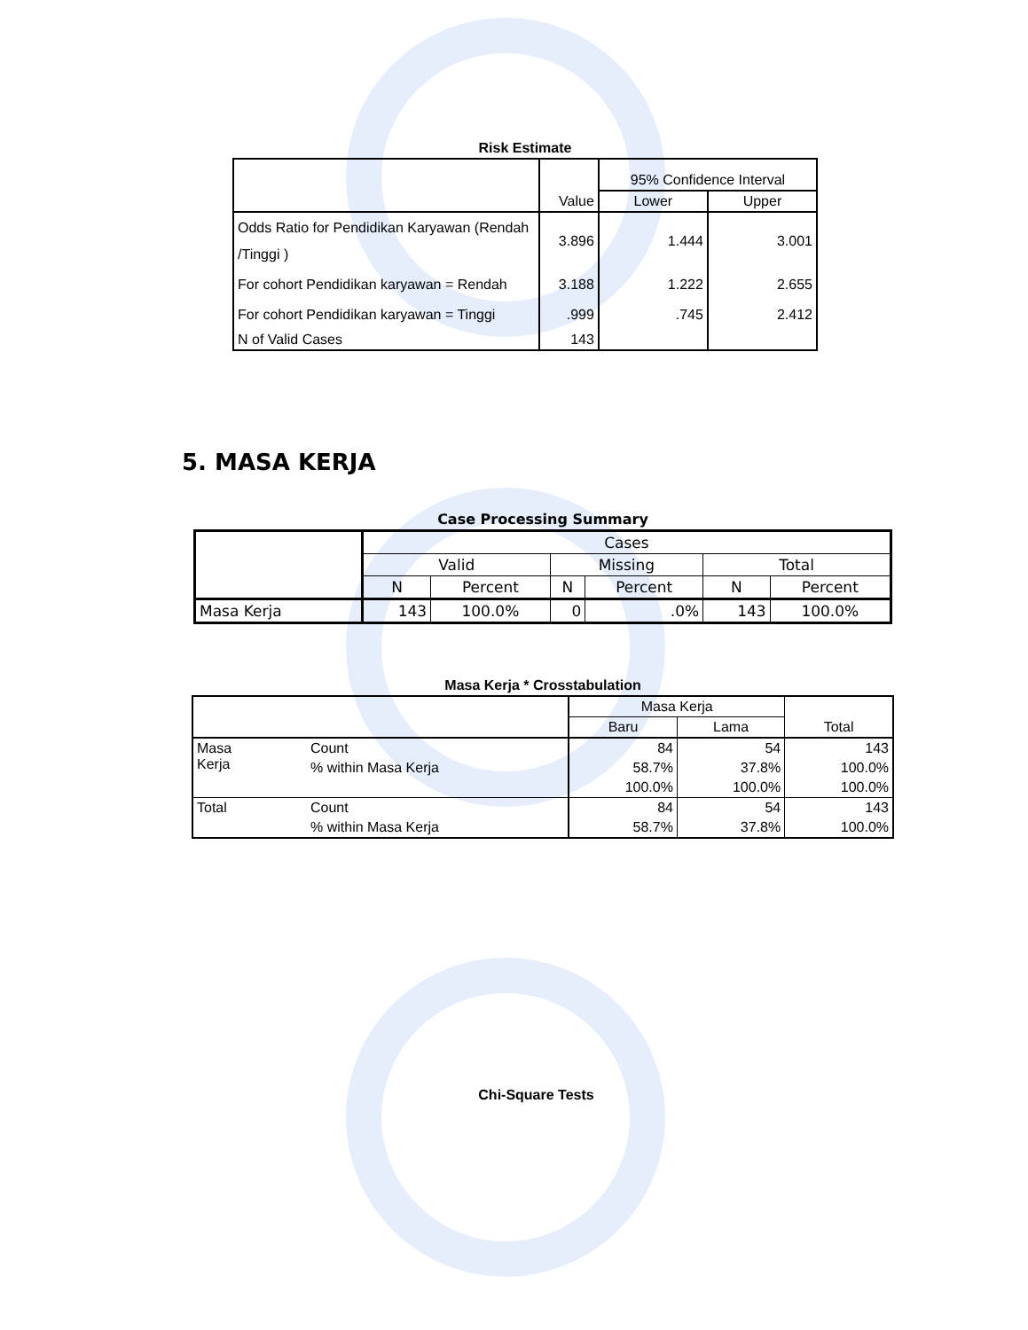Risk Estimate
| | Value | 95% Confidence Interval | |
| | | Lower | Upper |
| Odds Ratio for Pendidikan Karyawan (Rendah /Tinggi ) | 3.896 | 1.444 | 3.001 |
| For cohort Pendidikan karyawan = Rendah | 3.188 | 1.222 | 2.655 |
| For cohort Pendidikan karyawan = Tinggi | .999 | .745 | 2.412 |
| N of Valid Cases | 143 | | |
5. MASA KERJA
Case Processing Summary
| | Cases | | | | | |
| | Valid | | Missing | | Total | |
| | N | Percent | N | Percent | N | Percent |
| Masa Kerja | 143 | 100.0% | 0 | .0% | 143 | 100.0% |
Masa Kerja * Crosstabulation
| | | Masa Kerja | | Total |
| | | Baru | Lama | |
| Masa Kerja | Count | 84 | 54 | 143 |
| | % within Masa Kerja | 58.7% | 37.8% | 100.0% |
| | | 100.0% | 100.0% | 100.0% |
| Total | Count | 84 | 54 | 143 |
| | % within Masa Kerja | 58.7% | 37.8% | 100.0% |
Chi-Square Tests